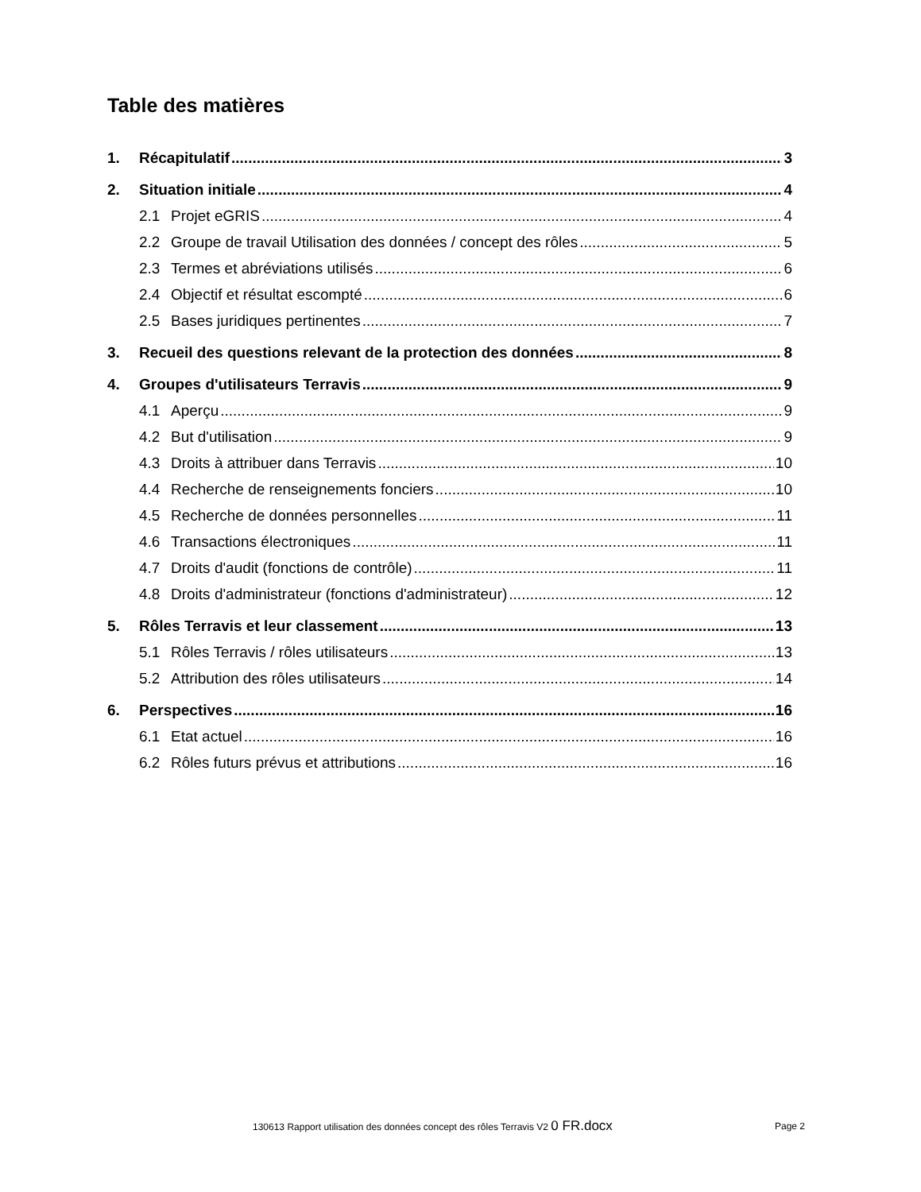Table des matières
1. Récapitulatif 3
2. Situation initiale 4
2.1 Projet eGRIS 4
2.2 Groupe de travail Utilisation des données / concept des rôles 5
2.3 Termes et abréviations utilisés 6
2.4 Objectif et résultat escompté 6
2.5 Bases juridiques pertinentes 7
3. Recueil des questions relevant de la protection des données 8
4. Groupes d'utilisateurs Terravis 9
4.1 Aperçu 9
4.2 But d'utilisation 9
4.3 Droits à attribuer dans Terravis 10
4.4 Recherche de renseignements fonciers 10
4.5 Recherche de données personnelles 11
4.6 Transactions électroniques 11
4.7 Droits d'audit (fonctions de contrôle) 11
4.8 Droits d'administrateur (fonctions d'administrateur) 12
5. Rôles Terravis et leur classement 13
5.1 Rôles Terravis / rôles utilisateurs 13
5.2 Attribution des rôles utilisateurs 14
6. Perspectives 16
6.1 Etat actuel 16
6.2 Rôles futurs prévus et attributions 16
130613 Rapport utilisation des données concept des rôles Terravis V2 0 FR.docx
Page 2